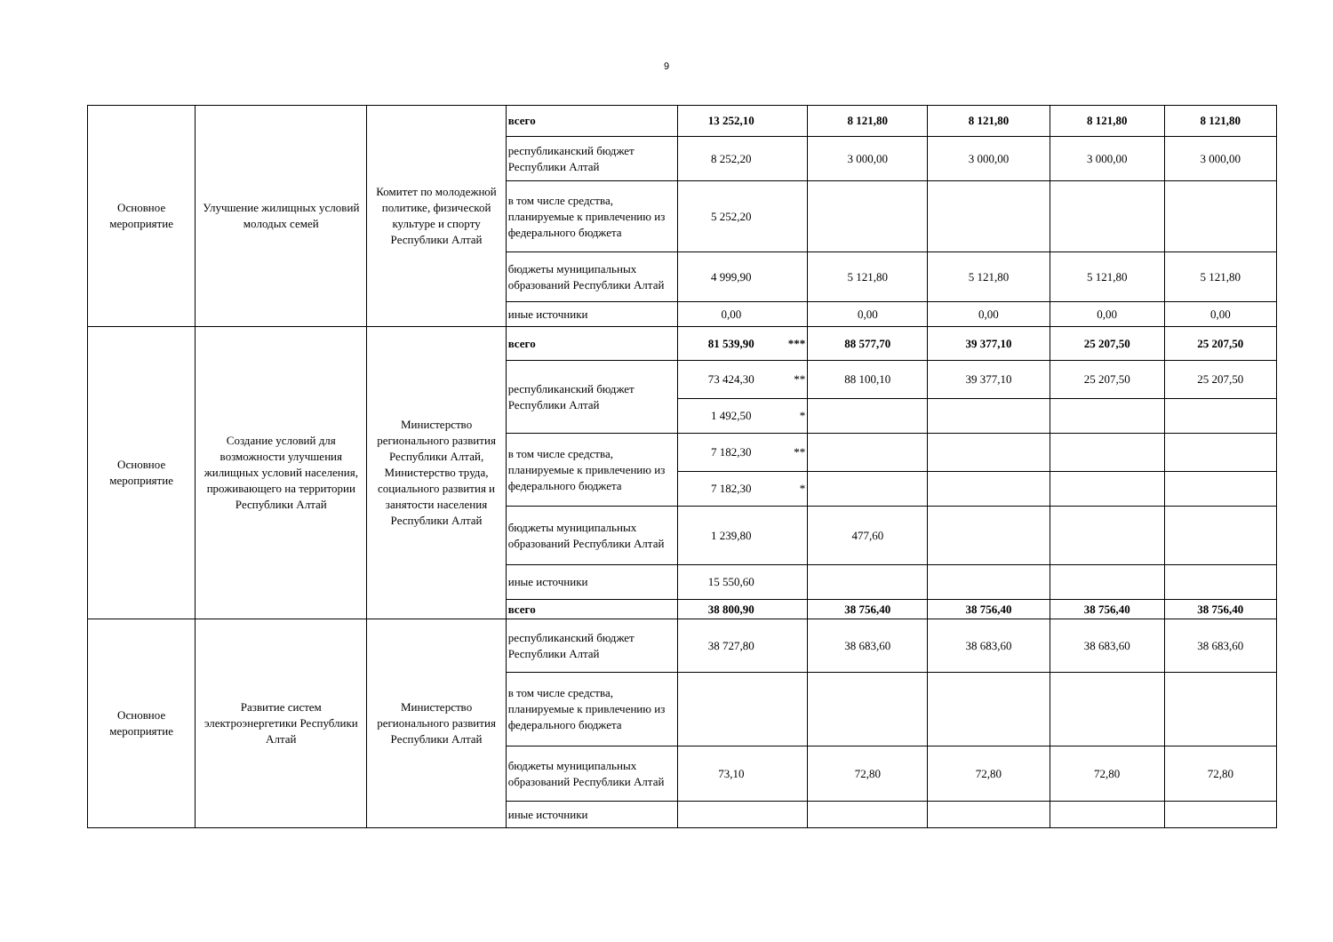9
| Основное мероприятие | Улучшение жилищных условий молодых семей | Комитет по молодежной политике, физической культуре и спорту Республики Алтай | всего | 13 252,10 | | 8 121,80 | 8 121,80 | 8 121,80 | 8 121,80 |
| | | | республиканский бюджет Республики Алтай | 8 252,20 | | 3 000,00 | 3 000,00 | 3 000,00 | 3 000,00 |
| | | | в том числе средства, планируемые к привлечению из федерального бюджета | 5 252,20 | | | | | |
| | | | бюджеты муниципальных образований Республики Алтай | 4 999,90 | | 5 121,80 | 5 121,80 | 5 121,80 | 5 121,80 |
| | | | иные источники | 0,00 | | 0,00 | 0,00 | 0,00 | 0,00 |
| Основное мероприятие | Создание условий для возможности улучшения жилищных условий населения, проживающего на территории Республики Алтай | Министерство регионального развития Республики Алтай, Министерство труда, социального развития и занятости населения Республики Алтай | всего | 81 539,90 | *** | 88 577,70 | 39 377,10 | 25 207,50 | 25 207,50 |
| | | | республиканский бюджет Республики Алтай | 73 424,30 | ** | 88 100,10 | 39 377,10 | 25 207,50 | 25 207,50 |
| | | | | 1 492,50 | * | | | | |
| | | | в том числе средства, планируемые к привлечению из федерального бюджета | 7 182,30 | ** | | | | |
| | | | | 7 182,30 | * | | | | |
| | | | бюджеты муниципальных образований Республики Алтай | 1 239,80 | | 477,60 | | | |
| | | | иные источники | 15 550,60 | | | | | |
| | | | всего | 38 800,90 | | 38 756,40 | 38 756,40 | 38 756,40 | 38 756,40 |
| Основное мероприятие | Развитие систем электроэнергетики Республики Алтай | Министерство регионального развития Республики Алтай | республиканский бюджет Республики Алтай | 38 727,80 | | 38 683,60 | 38 683,60 | 38 683,60 | 38 683,60 |
| | | | в том числе средства, планируемые к привлечению из федерального бюджета | | | | | | |
| | | | бюджеты муниципальных образований Республики Алтай | 73,10 | | 72,80 | 72,80 | 72,80 | 72,80 |
| | | | иные источники | | | | | | |